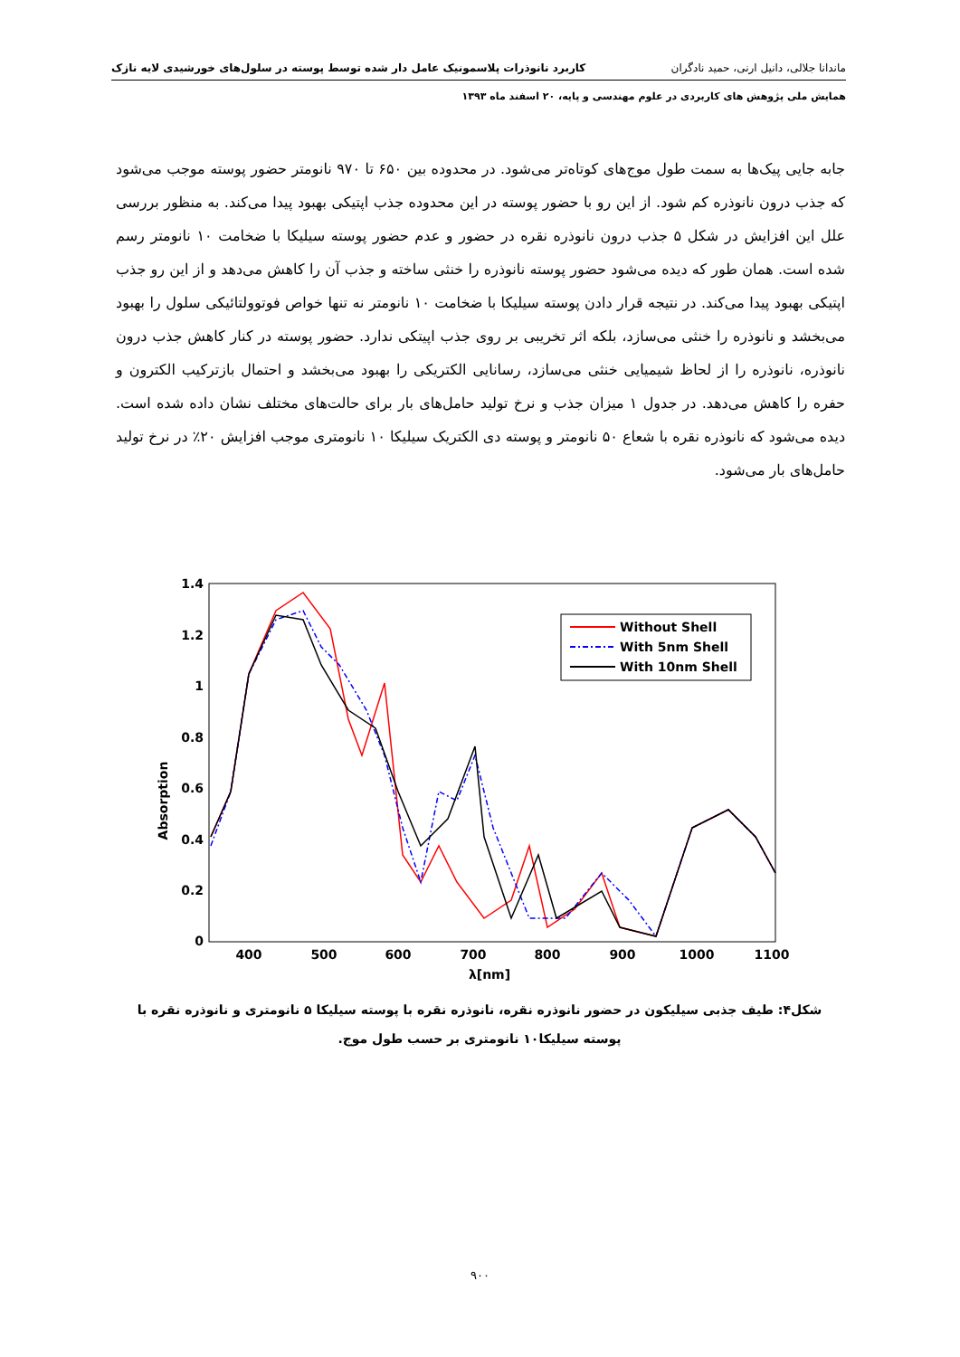ماندانا جلالی، دانیل ارنی، حمید نادگران کاربرد نانوذرات پلاسمونیک عامل دار شده توسط پوسته در سلول‌های خورشیدی لایه نازک
همایش ملی پژوهش های کاربردی در علوم مهندسی و پایه، ۲۰ اسفند ماه ۱۳۹۳
جابه جایی پیک‌ها به سمت طول موج‌های کوتاه‌تر می‌شود. در محدوده بین ۶۵۰ تا ۹۷۰ نانومتر حضور پوسته موجب می‌شود که جذب درون نانوذره کم شود. از این رو با حضور پوسته در این محدوده جذب اپتیکی بهبود پیدا می‌کند. به منظور بررسی علل این افزایش در شکل ۵ جذب درون نانوذره نقره در حضور و عدم حضور پوسته سیلیکا با ضخامت ۱۰ نانومتر رسم شده است. همان طور که دیده می‌شود حضور پوسته نانوذره را خنثی ساخته و جذب آن را کاهش می‌دهد و از این رو جذب اپتیکی بهبود پیدا می‌کند. در نتیجه قرار دادن پوسته سیلیکا با ضخامت ۱۰ نانومتر نه تنها خواص فوتوولتائیکی سلول را بهبود می‌بخشد و نانوذره را خنثی می‌سازد، بلکه اثر تخریبی بر روی جذب اپیتکی ندارد. حضور پوسته در کنار کاهش جذب درون نانوذره، نانوذره را از لحاظ شیمیایی خنثی می‌سازد، رسانایی الکتریکی را بهبود می‌بخشد و احتمال بازترکیب الکترون و حفره را کاهش می‌دهد. در جدول ۱ میزان جذب و نرخ تولید حامل‌های بار برای حالت‌های مختلف نشان داده شده است. دیده می‌شود که نانوذره نقره با شعاع ۵۰ نانومتر و پوسته دی الکتریک سیلیکا ۱۰ نانومتری موجب افزایش ۲۰٪ در نرخ تولید حامل‌های بار می‌شود.
1.4
1.2
1
0.8
0.6
0.4
0.2
0
400
500
600
700
800
900
1000
1100
λ[nm]
Absorption
Without Shell
With 5nm Shell
With 10nm Shell
شکل۴: طیف جذبی سیلیکون در حضور نانوذره نقره، نانوذره نقره با پوسته سیلیکا ۵ نانومتری و نانوذره نقره با پوسته سیلیکا۱۰ نانومتری بر حسب طول موج.
۹۰۰